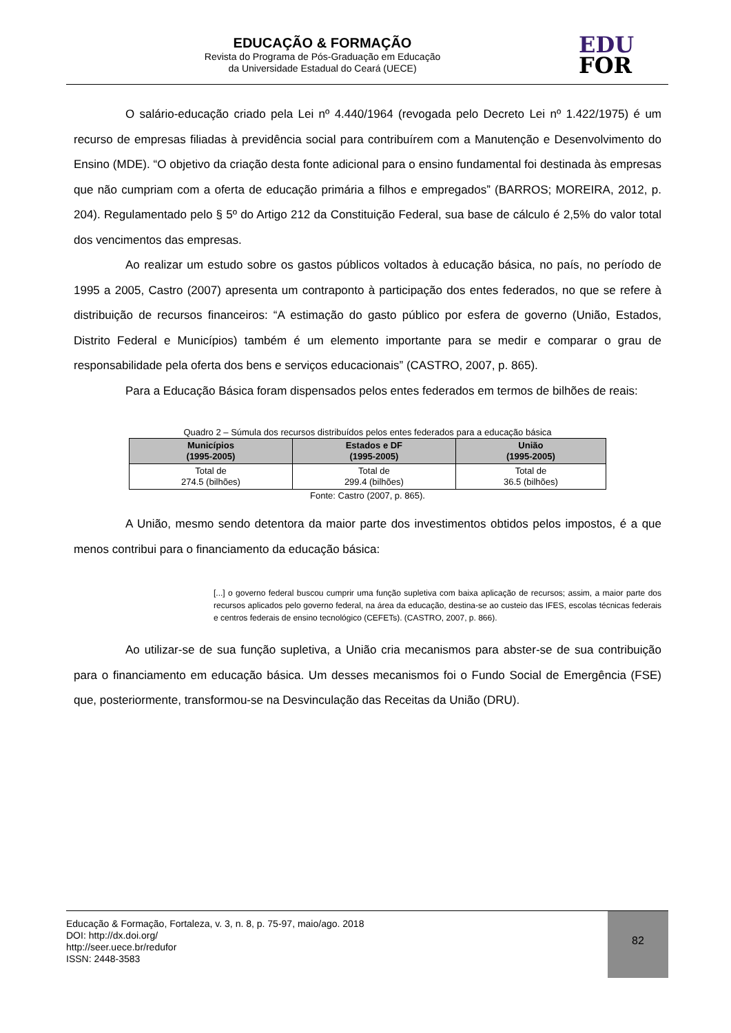EDUCAÇÃO & FORMAÇÃO
Revista do Programa de Pós-Graduação em Educação
da Universidade Estadual do Ceará (UECE)
EDU
FOR
O salário-educação criado pela Lei nº 4.440/1964 (revogada pelo Decreto Lei nº 1.422/1975) é um recurso de empresas filiadas à previdência social para contribuírem com a Manutenção e Desenvolvimento do Ensino (MDE). “O objetivo da criação desta fonte adicional para o ensino fundamental foi destinada às empresas que não cumpriam com a oferta de educação primária a filhos e empregados” (BARROS; MOREIRA, 2012, p. 204). Regulamentado pelo § 5º do Artigo 212 da Constituição Federal, sua base de cálculo é 2,5% do valor total dos vencimentos das empresas.
Ao realizar um estudo sobre os gastos públicos voltados à educação básica, no país, no período de 1995 a 2005, Castro (2007) apresenta um contraponto à participação dos entes federados, no que se refere à distribuição de recursos financeiros: “A estimação do gasto público por esfera de governo (União, Estados, Distrito Federal e Municípios) também é um elemento importante para se medir e comparar o grau de responsabilidade pela oferta dos bens e serviços educacionais” (CASTRO, 2007, p. 865).
Para a Educação Básica foram dispensados pelos entes federados em termos de bilhões de reais:
Quadro 2 – Súmula dos recursos distribuídos pelos entes federados para a educação básica
| Municípios (1995-2005) | Estados e DF (1995-2005) | União (1995-2005) |
| --- | --- | --- |
| Total de 274.5 (bilhões) | Total de 299.4 (bilhões) | Total de 36.5 (bilhões) |
Fonte: Castro (2007, p. 865).
A União, mesmo sendo detentora da maior parte dos investimentos obtidos pelos impostos, é a que menos contribui para o financiamento da educação básica:
[...] o governo federal buscou cumprir uma função supletiva com baixa aplicação de recursos; assim, a maior parte dos recursos aplicados pelo governo federal, na área da educação, destina-se ao custeio das IFES, escolas técnicas federais e centros federais de ensino tecnológico (CEFETs). (CASTRO, 2007, p. 866).
Ao utilizar-se de sua função supletiva, a União cria mecanismos para abster-se de sua contribuição para o financiamento em educação básica. Um desses mecanismos foi o Fundo Social de Emergência (FSE) que, posteriormente, transformou-se na Desvinculação das Receitas da União (DRU).
Educação & Formação, Fortaleza, v. 3, n. 8, p. 75-97, maio/ago. 2018
DOI: http://dx.doi.org/
http://seer.uece.br/redufor
ISSN: 2448-3583
82